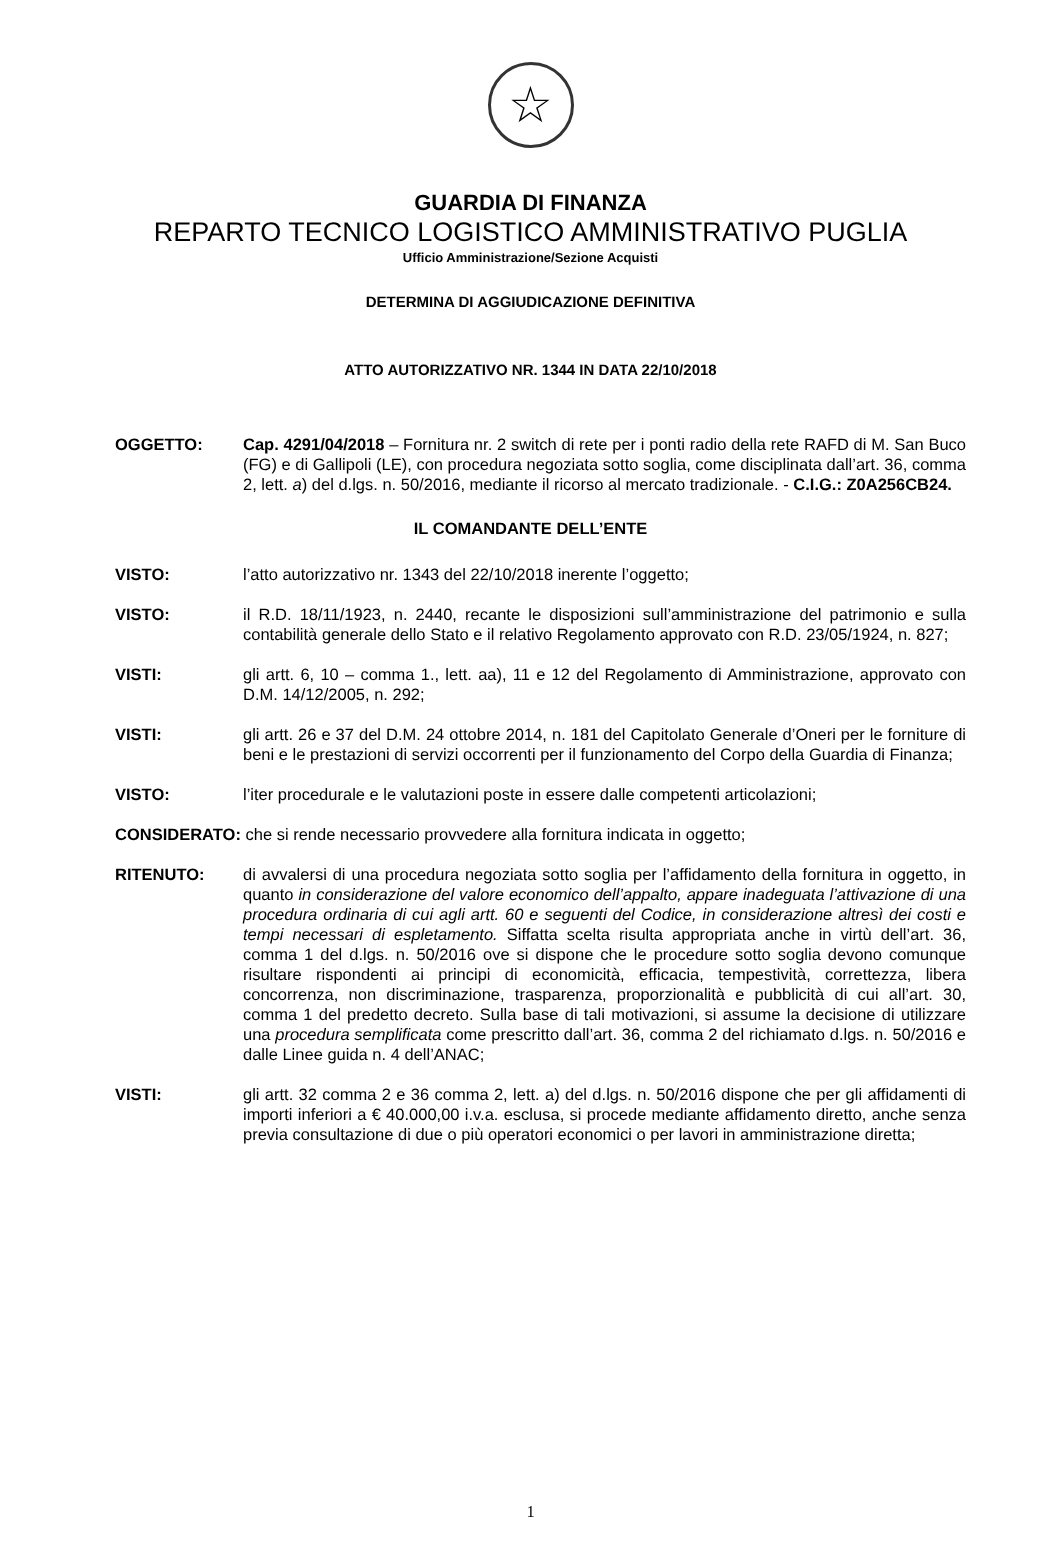☆
GUARDIA DI FINANZA
REPARTO TECNICO LOGISTICO AMMINISTRATIVO PUGLIA
Ufficio Amministrazione/Sezione Acquisti
DETERMINA DI AGGIUDICAZIONE DEFINITIVA
ATTO AUTORIZZATIVO NR. 1344 IN DATA 22/10/2018
OGGETTO: Cap. 4291/04/2018 – Fornitura nr. 2 switch di rete per i ponti radio della rete RAFD di M. San Buco (FG) e di Gallipoli (LE), con procedura negoziata sotto soglia, come disciplinata dall’art. 36, comma 2, lett. a) del d.lgs. n. 50/2016, mediante il ricorso al mercato tradizionale. - C.I.G.: Z0A256CB24.
IL COMANDANTE DELL’ENTE
VISTO: l’atto autorizzativo nr. 1343 del 22/10/2018 inerente l’oggetto;
VISTO: il R.D. 18/11/1923, n. 2440, recante le disposizioni sull’amministrazione del patrimonio e sulla contabilità generale dello Stato e il relativo Regolamento approvato con R.D. 23/05/1924, n. 827;
VISTI: gli artt. 6, 10 – comma 1., lett. aa), 11 e 12 del Regolamento di Amministrazione, approvato con D.M. 14/12/2005, n. 292;
VISTI: gli artt. 26 e 37 del D.M. 24 ottobre 2014, n. 181 del Capitolato Generale d’Oneri per le forniture di beni e le prestazioni di servizi occorrenti per il funzionamento del Corpo della Guardia di Finanza;
VISTO: l’iter procedurale e le valutazioni poste in essere dalle competenti articolazioni;
CONSIDERATO: che si rende necessario provvedere alla fornitura indicata in oggetto;
RITENUTO: di avvalersi di una procedura negoziata sotto soglia per l’affidamento della fornitura in oggetto, in quanto in considerazione del valore economico dell’appalto, appare inadeguata l’attivazione di una procedura ordinaria di cui agli artt. 60 e seguenti del Codice, in considerazione altresì dei costi e tempi necessari di espletamento. Siffatta scelta risulta appropriata anche in virtù dell’art. 36, comma 1 del d.lgs. n. 50/2016 ove si dispone che le procedure sotto soglia devono comunque risultare rispondenti ai principi di economicità, efficacia, tempestività, correttezza, libera concorrenza, non discriminazione, trasparenza, proporzionalità e pubblicità di cui all’art. 30, comma 1 del predetto decreto. Sulla base di tali motivazioni, si assume la decisione di utilizzare una procedura semplificata come prescritto dall’art. 36, comma 2 del richiamato d.lgs. n. 50/2016 e dalle Linee guida n. 4 dell’ANAC;
VISTI: gli artt. 32 comma 2 e 36 comma 2, lett. a) del d.lgs. n. 50/2016 dispone che per gli affidamenti di importi inferiori a € 40.000,00 i.v.a. esclusa, si procede mediante affidamento diretto, anche senza previa consultazione di due o più operatori economici o per lavori in amministrazione diretta;
1